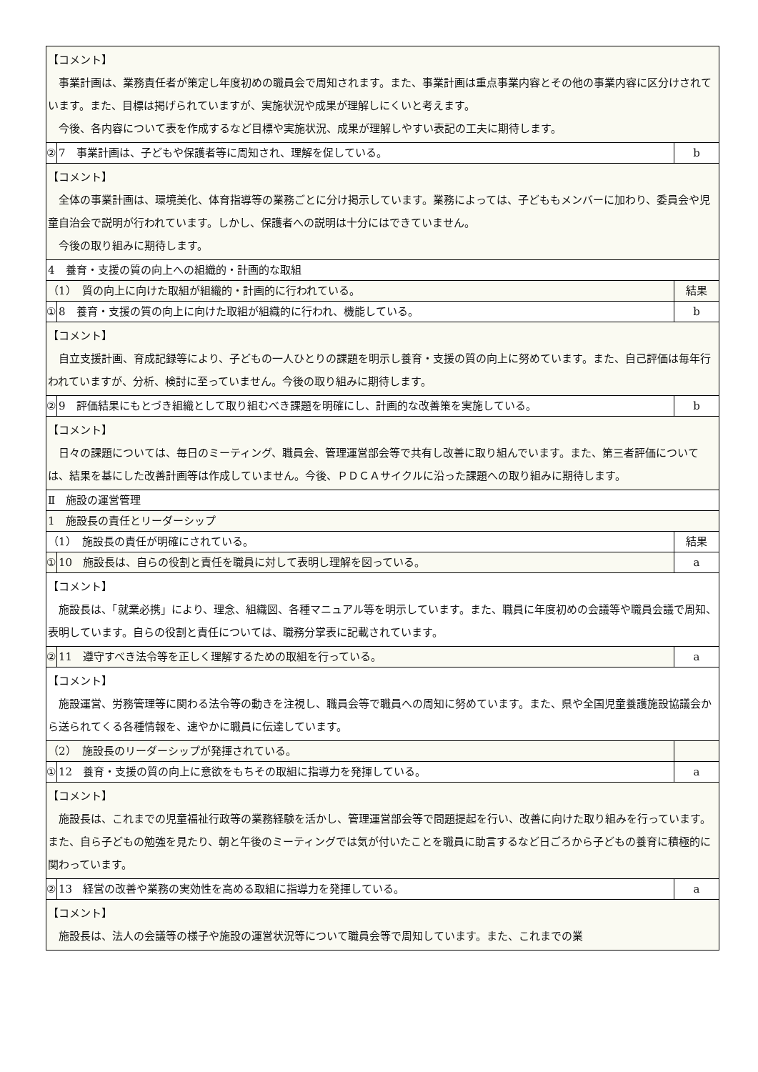| 【コメント】 事業計画は、業務責任者が策定し年度初めの職員会で周知されます。また、事業計画は重点事業内容とその他の事業内容に区分けされています。また、目標は掲げられていますが、実施状況や成果が理解しにくいと考えます。 今後、各内容について表を作成するなど目標や実施状況、成果が理解しやすい表記の工夫に期待します。 | | |
| ② | 7 事業計画は、子どもや保護者等に周知され、理解を促している。 | b |
| 【コメント】 全体の事業計画は、環境美化、体育指導等の業務ごとに分け掲示しています。業務によっては、子どももメンバーに加わり、委員会や児童自治会で説明が行われています。しかし、保護者への説明は十分にはできていません。 今後の取り組みに期待します。 | | |
| 4 養育・支援の質の向上への組織的・計画的な取組 | | |
| （1） 質の向上に向けた取組が組織的・計画的に行われている。 | | 結果 |
| ① | 8 養育・支援の質の向上に向けた取組が組織的に行われ、機能している。 | b |
| 【コメント】 自立支援計画、育成記録等により、子どもの一人ひとりの課題を明示し養育・支援の質の向上に努めています。また、自己評価は毎年行われていますが、分析、検討に至っていません。今後の取り組みに期待します。 | | |
| ② | 9 評価結果にもとづき組織として取り組むべき課題を明確にし、計画的な改善策を実施している。 | b |
| 【コメント】 日々の課題については、毎日のミーティング、職員会、管理運営部会等で共有し改善に取り組んでいます。また、第三者評価については、結果を基にした改善計画等は作成していません。今後、ＰＤＣＡサイクルに沿った課題への取り組みに期待します。 | | |
| Ⅱ 施設の運営管理 | | |
| 1 施設長の責任とリーダーシップ | | |
| （1） 施設長の責任が明確にされている。 | | 結果 |
| ① | 10 施設長は、自らの役割と責任を職員に対して表明し理解を図っている。 | a |
| 【コメント】 施設長は、「就業必携」により、理念、組織図、各種マニュアル等を明示しています。また、職員に年度初めの会議等や職員会議で周知、表明しています。自らの役割と責任については、職務分掌表に記載されています。 | | |
| ② | 11 遵守すべき法令等を正しく理解するための取組を行っている。 | a |
| 【コメント】 施設運営、労務管理等に関わる法令等の動きを注視し、職員会等で職員への周知に努めています。また、県や全国児童養護施設協議会から送られてくる各種情報を、速やかに職員に伝達しています。 | | |
| （2） 施設長のリーダーシップが発揮されている。 | | |
| ① | 12 養育・支援の質の向上に意欲をもちその取組に指導力を発揮している。 | a |
| 【コメント】 施設長は、これまでの児童福祉行政等の業務経験を活かし、管理運営部会等で問題提起を行い、改善に向けた取り組みを行っています。また、自ら子どもの勉強を見たり、朝と午後のミーティングでは気が付いたことを職員に助言するなど日ごろから子どもの養育に積極的に関わっています。 | | |
| ② | 13 経営の改善や業務の実効性を高める取組に指導力を発揮している。 | a |
| 【コメント】 施設長は、法人の会議等の様子や施設の運営状況等について職員会等で周知しています。また、これまでの業 | | |